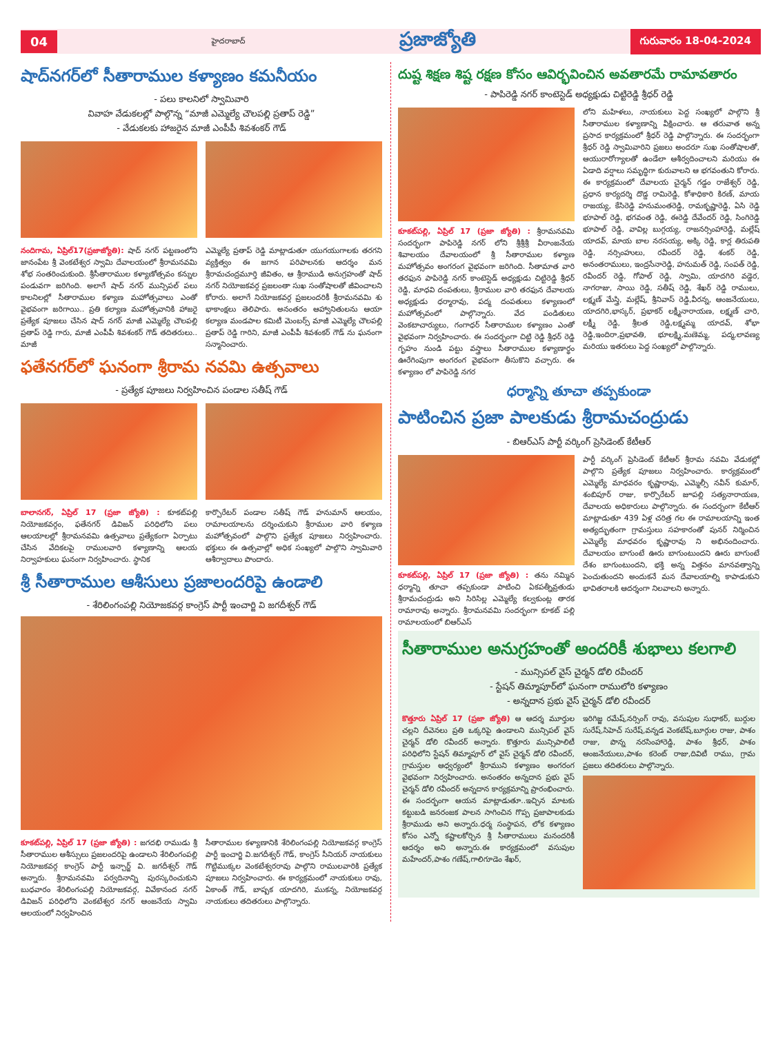04 హైదరాబాద్ ప్రజాజ్యోతి గురువారం 18-04-2024
షాద్‌నగర్‌లో సీతారాముల కళ్యాణం కమనీయం
- పలు కాలనిలో స్వామివారి
వివాహ వేడుకలల్లో పాల్గొన్న “మాజీ ఎమ్మెల్యే చౌలపల్లి ప్రతాప్ రెడ్డి”
- వేడుకలకు హాజరైన మాజీ ఎంపీపీ శివశంకర్ గౌడ్
నందిగామ, ఏప్రిల్17(ప్రజాజ్యోతి): షాద్ నగర్ పట్టణంలోని జానంపేట శ్రీ వెంకటేశ్వర స్వామి దేవాలయంలో శ్రీరామనవమి శోభ సంతరించుకుంది. శ్రీసీతారాముల కళ్యాణోత్సవం కన్నుల పండువగా జరిగింది. అలాగే షాద్ నగర్ మున్సిపల్ పలు కాలనిలల్లో సీతారాముల కళ్యాణ మహోత్సవాలు ఎంతో వైభవంగా జరిగాయి.. ప్రతి కల్యాణ మహోత్సవానికి హాజరై ప్రత్యేక పూజలు చేసిన షాద్ నగర్ మాజీ ఎమ్మెల్యే చౌలపల్లి ప్రతాప్ రెడ్డి గారు, మాజీ ఎంపీపీ శివశంకర్ గౌడ్ తదితరులు.. మాజీ
ఎమ్మెల్యే ప్రతాప్ రెడ్డి మాట్లాడుతూ యుగయుగాలకు తరగని వ్యక్తిత్వం ఈ జగాన పరిపాలనకు ఆదర్శం మన శ్రీరామచంద్రమూర్తి జీవితం, ఆ శ్రీరాముడి అనుగ్రహంతో షాద్ నగర్ నియోజకవర్గ ప్రజలంతా సుఖ సంతోషాలతో జీవించాలని కోరారు. అలాగే నియోజకవర్గ ప్రజలందరికీ శ్రీరామనవమి శు భాకాంక్షలు తెలిపారు. అనంతరం ఆహ్వానితులను ఆయా కల్యాణ మండపాల కమిటీ మెంబర్స్ మాజీ ఎమ్మెల్యే చౌలపల్లి ప్రతాప్ రెడ్డి గారిని, మాజీ ఎంపీపీ శివశంకర్ గౌడ్ ను ఘనంగా సన్మానించారు.
ఫతేనగర్‌లో ఘనంగా శ్రీరామ నవమి ఉత్సవాలు
- ప్రత్యేక పూజలు నిర్వహించిన పండాల సతీష్ గౌడ్
బాలానగర్, ఏప్రిల్ 17 (ప్రజా జ్యోతి) : కూకట్‌పల్లి నియోజకవర్గం, ఫతేనగర్ డివిజన్ పరిధిలోని పలు ఆలయాలల్లో శ్రీరామనవమి ఉత్సవాలు ప్రత్యేకంగా ఏర్పాటు చేసిన వేదికలపై రాములవారి కళ్యాణాన్ని ఆలయ నిర్వాహకులు ఘనంగా నిర్వహించారు. స్థానిక
కార్పొరేటర్ పండాల సతీష్ గౌడ్ హనుమాన్ ఆలయం, రామాలయాలను దర్శించుకుని శ్రీరాముల వారి కళ్యాణ మహోత్సవంలో పాల్గొని ప్రత్యేక పూజలు నిర్వహించారు. భక్తులు ఈ ఉత్సవాల్లో అధిక సంఖ్యలో పాల్గొని స్వామివారి ఆశీర్వాదాలు పొందారు.
శ్రీ సీతారాముల ఆశీసులు ప్రజాలందరిపై ఉండాలి
- శేరిలింగంపల్లి నియోజకవర్గ కాంగ్రెస్ పార్టీ ఇంచార్జి వి జగదీశ్వర్ గౌడ్
కూకట్‌పల్లి, ఏప్రిల్ 17 (ప్రజా జ్యోతి) : జగదభి రాముడు శ్రీ సీతారాముల ఆశీస్సులు ప్రజలందరిపై ఉండాలని శేరిలింగంపల్లి నియోజకవర్గ కాంగ్రెస్ పార్టీ ఇన్చార్జ్ వి. జగదీశ్వర్ గౌడ్ అన్నారు. శ్రీరామనవమి పర్వదినాన్ని పురస్కరించుకుని బుధవారం శేరిలింగంపల్లి నియోజకవర్గ, వివేకానంద నగర్ డివిజన్ పరిధిలోని వెంకటేశ్వర నగర్ ఆంజనేయ స్వామి ఆలయంలో నిర్వహించిన
సీతారాముల కళ్యాణానికి శేరిలింగంపల్లి నియోజకవర్గ కాంగ్రెస్ పార్టీ ఇంచార్జి వి.జగదీశ్వర్ గౌడ్, కాంగ్రెస్ సీనియర్ నాయకులు గొట్టిముక్కల వెంకటేశ్వరరావు పాల్గొని రాములవారికి ప్రత్యేక పూజలు నిర్వహించారు. ఈ కార్యక్రమంలో నాయకులు రావు, ఏకాంత్ గౌడ్, బాష్పక యాదగిరి, ముకన్న, నియోజకవర్గ నాయకులు తదితరులు పాల్గొన్నారు.
దుష్ట శిక్షణ శిష్ట రక్షణ కోసం ఆవిర్భవించిన అవతారమే రామావతారం
- పాపిరెడ్డి నగర్ కాంటెస్టెడ్ అధ్యక్షుడు చిట్టిరెడ్డి శ్రీధర్ రెడ్డి
కూకట్‌పల్లి, ఏప్రిల్ 17 (ప్రజా జ్యోతి) : శ్రీరామనవమి సందర్భంగా పాపిరెడ్డి నగర్ లోని శ్రీశ్రీశ్రీ వీరాంజనేయ శివాలయం దేవాలయంలో శ్రీ సీతారాముల కళ్యాణ మహోత్సవం అంగరంగ వైభవంగా జరిగింది. సీతామాత వారి తరఫున పాపిరెడ్డి నగర్ కాంటెస్టెడ్ అధ్యక్షుడు చిట్టిరెడ్డి శ్రీధర్ రెడ్డి, మాధవి దంపతులు, శ్రీరాముల వారి తరఫున దేవాలయ అధ్యక్షుడు ధర్మారావు, పద్మ దంపతులు కళ్యాణంలో మహోత్సవంలో పాల్గొన్నారు. వేద పండితులు వెంకటాచార్యులు, గంగాధర్ సీతారాముల కళ్యాణం ఎంతో వైభవంగా నిర్వహించారు. ఈ సందర్భంగా చిట్టి రెడ్డి శ్రీధర్ రెడ్డి గృహం నుండి పట్టు వస్త్రాలు సీతారాముల కళ్యాణార్థం ఊరేగింపుగా అంగరంగ వైభవంగా తీసుకొని వచ్చారు. ఈ కళ్యాణం లో పాపిరెడ్డి నగర
లోని మహిళలు, నాయకులు పెద్ద సంఖ్యలో పాల్గొని శ్రీ సీతారాముల కళ్యాణాన్ని వీక్షించారు. ఆ తరువాత అన్న ప్రసాద కార్యక్రమంలో శ్రీధర్ రెడ్డి పాల్గొన్నారు. ఈ సందర్భంగా శ్రీధర్ రెడ్డి స్వామివారిని ప్రజలు అందరూ సుఖ సంతోషాలతో, ఆయురారోగ్యాలతో ఉండేలా ఆశీర్వదించాలని మరియు ఈ ఏడాది వర్షాలు సమృద్ధిగా కురువాలని ఆ భగవంతుని కోరారు. ఈ కార్యక్రమంలో దేవాలయ చైర్మన్ గడ్డం రాజేశ్వర్ రెడ్డి, ప్రధాన కార్యదర్శి దొడ్డ రామిరెడ్డి, కోశాధికారి కిరణ్, మాయ రాజయ్య, కేసిరెడ్డి హనుమంతరెడ్డి, రామకృష్ణారెడ్డి, ఏసి రెడ్డి భూపాల్ రెడ్డి, భగవంత రెడ్డి, ఈరెడ్డి దేవేందర్ రెడ్డి, సింగిరెడ్డి భూపాల్ రెడ్డి, వావిల్ల బుగ్గయ్య, రాజనర్సింహారెడ్డి, మల్లేష్ యాదవ్, మాయ బాల నరసయ్య, అక్కి రెడ్డి, కార్ల తిరుపతి రెడ్డి, నర్సింహులు, రవీందర్ రెడ్డి, శంకర్ రెడ్డి, అనంతరాములు, ఇంద్రసేనారెడ్డి, హనుమత్ రెడ్డి, సంపత్ రెడ్డి, రవీందర్ రెడ్డి, గోపాల్ రెడ్డి, స్వామి, యాదగిరి వడ్డెర, నాగరాజు, సాయి రెడ్డి, సతీష్ రెడ్డి, శేఖర్ రెడ్డి రాములు, లక్ష్మణ్ మేస్త్రి, మల్లేష్, శ్రీనివాస్ రెడ్డి,వీరన్న, ఆంజనేయులు, యాదగిరి,భాస్కర్, ప్రభాకర్ లక్ష్మీనారాయణ, లక్ష్మణ్ చారి, లక్ష్మీ రెడ్డి, శ్రీలత రెడ్డి,లక్ష్మమ్మ యాదవ్, శోభా రెడ్డి,ఇందిరా,ప్రభావతి, భూలక్ష్మి,మణెమ్మ, పద్మ,లావణ్య మరియు ఇతరులు పెద్ద సంఖ్యలో పాల్గొన్నారు.
ధర్మాన్ని తూచా తప్పకుండా
పాటించిన ప్రజా పాలకుడు శ్రీరామచంద్రుడు
- బిఆర్ఎస్ పార్టీ వర్కింగ్ ప్రెసిడెంట్ కేటీఆర్
కూకట్‌పల్లి, ఏప్రిల్ 17 (ప్రజా జ్యోతి) : తను నమ్మిన ధర్మాన్ని తూచా తప్పకుండా పాటించి ఏకపత్నీవ్రతుడు శ్రీరామచంద్రుడు అని సిరిసిల్ల ఎమ్మెల్యే కల్వకుంట్ల తారక రామారావు అన్నారు. శ్రీరామనవమి సందర్భంగా కూకట్ పల్లి రామాలయంలో బిఆర్ఎస్
పార్టీ వర్కింగ్ ప్రెసిడెంట్ కేటీఆర్ శ్రీరామ నవమి వేడుకల్లో పాల్గొని ప్రత్యేక పూజలు నిర్వహించారు. కార్యక్రమంలో ఎమ్మెల్యే మాధవరం కృష్ణారావు, ఎమ్మెల్సీ నవీన్ కుమార్, శంబిపూర్ రాజు, కార్పొరేటర్ జూపల్లి సత్యనారాయణ, దేవాలయ అధికారులు పాల్గొన్నారు. ఈ సందర్భంగా కేటీఆర్ మాట్లాడుతూ 439 ఏళ్ల చరిత్ర గల ఈ రామాలయాన్ని ఇంత అత్యద్భుతంగా గ్రామస్తులు సహకారంతో పునర్ నిర్మించిన ఎమ్మెల్యే మాధవరం కృష్ణారావు ని అభినందించారు. దేవాలయం బాగుంటే ఊరు బాగుంటుందని ఊరు బాగుంటే దేశం బాగుంటుందని, భక్తి అన్న విత్తనం మానవత్వాన్ని పెంచుతుందని అందుకనే మన దేవాలయాల్ని కాపాడుకుని భావితరాలకి ఆదర్శంగా నిలవాలని అన్నారు.
సీతారాముల అనుగ్రహంతో అందరికీ శుభాలు కలగాలి
- మున్సిపల్ వైస్ చైర్మన్ డోలి రవీందర్
- స్టేషన్ తిమ్మాపూర్‌లో ఘనంగా రాములోరి కళ్యాణం
- అన్నదాన ప్రభు వైస్ చైర్మన్ డోలి రవీందర్
కొత్తూరు ఏప్రిల్ 17 (ప్రజా జ్యోతి) ఆ ఆదర్శ మూర్తుల చల్లని దీవెనలు ప్రతి ఒక్కరిపై ఉండాలని మున్సిపల్ వైస్ చైర్మన్ డోలి రవీందర్ అన్నారు. కొత్తూరు మున్సిపాలిటీ పరిధిలోని స్టేషన్ తిమ్మాపూర్ లో వైస్ చైర్మన్ డోలి రవీందర్, గ్రామస్తుల ఆధ్వర్యంలో శ్రీరాముని కళ్యాణం అంగరంగ వైభవంగా నిర్వహించారు. అనంతరం అన్నదాన ప్రభు వైస్ చైర్మన్ డోలి రవీందర్ అన్నదాన కార్యక్రమాన్ని ప్రారంభించారు. ఈ సందర్భంగా ఆయన మాట్లాడుతూ..ఇచ్చిన మాటకు కట్టుబడి జనరంజక పాలన సాగించిన గొప్ప ప్రజాపాలకుడు శ్రీరాముడు అని అన్నారు.ధర్మ సంస్థాపన, లోక కళ్యాణం కోసం ఎన్నో కష్టాలకోర్చిన శ్రీ సీతారాములు మనందరికీ ఆదర్శం అని అన్నారు.ఈ కార్యక్రమంలో వసుపుల మహేందర్,పాశం గణేష్,గాలిగూడెం శేఖర్,
ఇరిగిజ్జ రమేష్,నర్సింగ్ రావు, వసుపుల సుధాకర్, బుర్గుల సురేష్,సిహెచ్ సురేష్,వన్నడ వెంకటేష్,బూర్గుల రాజు, పాశం రాజు, పొన్న నరసింహారెడ్డి, పాశం శ్రీధర్, పాశం ఆంజనేయులు,పాశం కరెంట్ రాజు,దివిటీ రాము, గ్రామ ప్రజలు తదితరులు పాల్గొన్నారు.